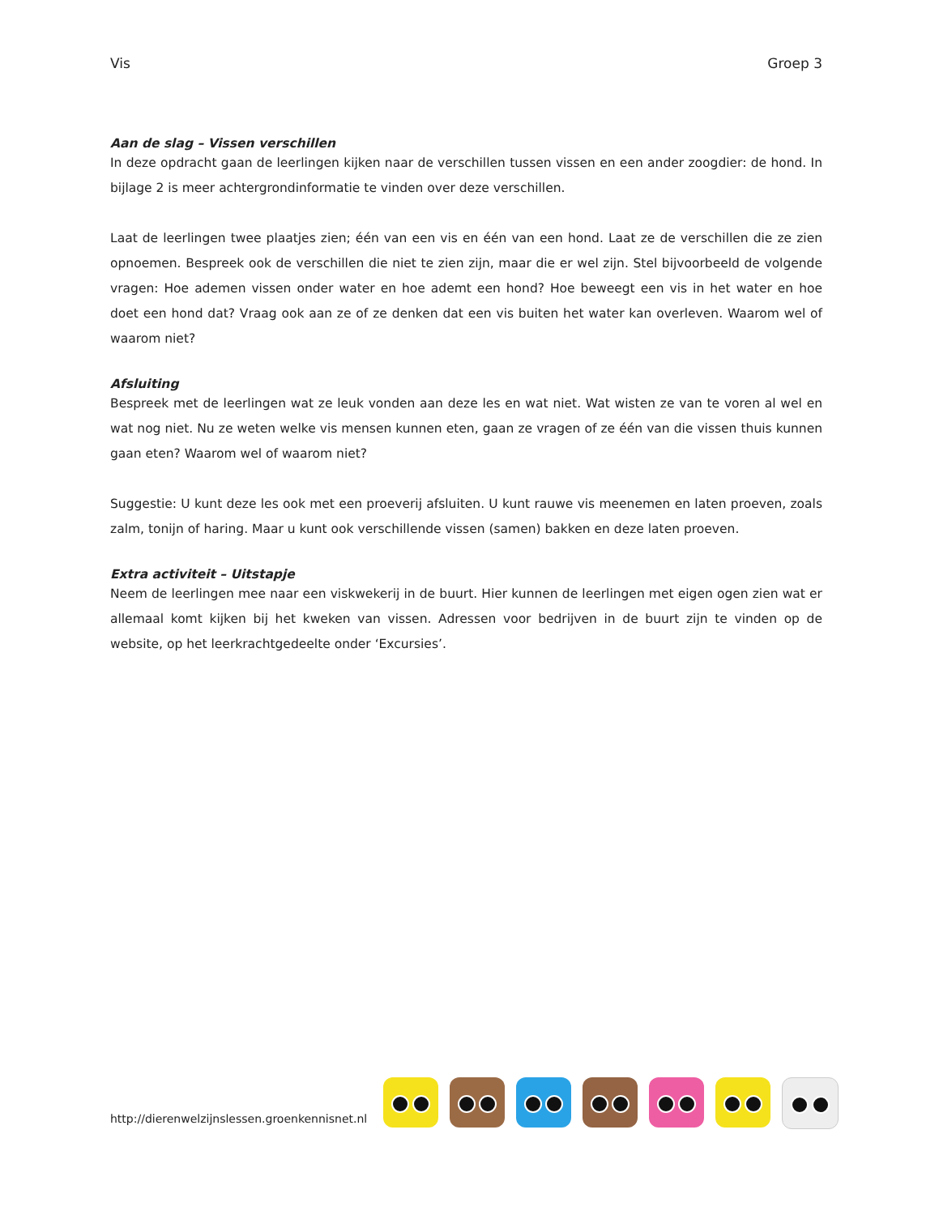Vis Groep 3
Aan de slag – Vissen verschillen
In deze opdracht gaan de leerlingen kijken naar de verschillen tussen vissen en een ander zoogdier: de hond. In bijlage 2 is meer achtergrondinformatie te vinden over deze verschillen.
Laat de leerlingen twee plaatjes zien; één van een vis en één van een hond. Laat ze de verschillen die ze zien opnoemen. Bespreek ook de verschillen die niet te zien zijn, maar die er wel zijn. Stel bijvoorbeeld de volgende vragen: Hoe ademen vissen onder water en hoe ademt een hond? Hoe beweegt een vis in het water en hoe doet een hond dat? Vraag ook aan ze of ze denken dat een vis buiten het water kan overleven. Waarom wel of waarom niet?
Afsluiting
Bespreek met de leerlingen wat ze leuk vonden aan deze les en wat niet. Wat wisten ze van te voren al wel en wat nog niet. Nu ze weten welke vis mensen kunnen eten, gaan ze vragen of ze één van die vissen thuis kunnen gaan eten? Waarom wel of waarom niet?
Suggestie: U kunt deze les ook met een proeverij afsluiten. U kunt rauwe vis meenemen en laten proeven, zoals zalm, tonijn of haring. Maar u kunt ook verschillende vissen (samen) bakken en deze laten proeven.
Extra activiteit – Uitstapje
Neem de leerlingen mee naar een viskwekerij in de buurt. Hier kunnen de leerlingen met eigen ogen zien wat er allemaal komt kijken bij het kweken van vissen. Adressen voor bedrijven in de buurt zijn te vinden op de website, op het leerkrachtgedeelte onder ‘Excursies’.
http://dierenwelzijnslessen.groenkennisnet.nl